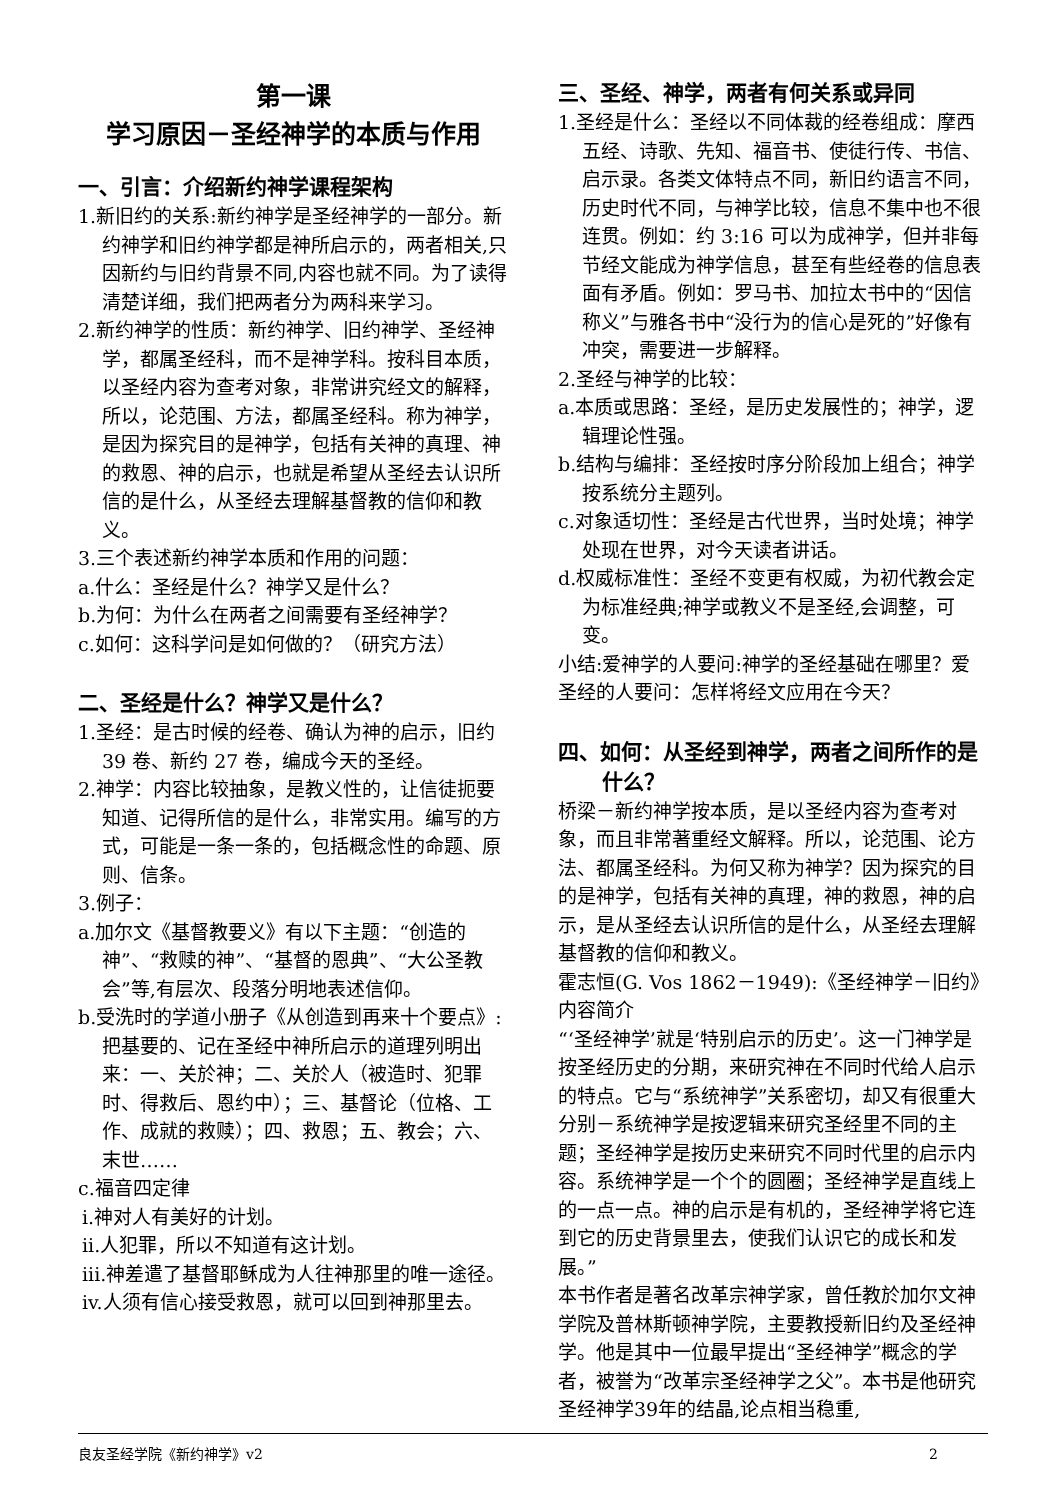第一课
学习原因－圣经神学的本质与作用
一、引言：介绍新约神学课程架构
1.新旧约的关系:新约神学是圣经神学的一部分。新约神学和旧约神学都是神所启示的，两者相关,只因新约与旧约背景不同,内容也就不同。为了读得清楚详细，我们把两者分为两科来学习。
2.新约神学的性质：新约神学、旧约神学、圣经神学，都属圣经科，而不是神学科。按科目本质，以圣经内容为查考对象，非常讲究经文的解释，所以，论范围、方法，都属圣经科。称为神学，是因为探究目的是神学，包括有关神的真理、神的救恩、神的启示，也就是希望从圣经去认识所信的是什么，从圣经去理解基督教的信仰和教义。
3.三个表述新约神学本质和作用的问题：
a.什么：圣经是什么？神学又是什么？
b.为何：为什么在两者之间需要有圣经神学？
c.如何：这科学问是如何做的？（研究方法）
二、圣经是什么？神学又是什么？
1.圣经：是古时候的经卷、确认为神的启示，旧约 39 卷、新约 27 卷，编成今天的圣经。
2.神学：内容比较抽象，是教义性的，让信徒扼要知道、记得所信的是什么，非常实用。编写的方式，可能是一条一条的，包括概念性的命题、原则、信条。
3.例子：
a.加尔文《基督教要义》有以下主题：“创造的神”、“救赎的神”、“基督的恩典”、“大公圣教会”等,有层次、段落分明地表述信仰。
b.受洗时的学道小册子《从创造到再来十个要点》:把基要的、记在圣经中神所启示的道理列明出来：一、关於神；二、关於人（被造时、犯罪时、得救后、恩约中）；三、基督论（位格、工作、成就的救赎）；四、救恩；五、教会；六、末世……
c.福音四定律
i.神对人有美好的计划。
ii.人犯罪，所以不知道有这计划。
iii.神差遣了基督耶稣成为人往神那里的唯一途径。
iv.人须有信心接受救恩，就可以回到神那里去。
三、圣经、神学，两者有何关系或异同
1.圣经是什么：圣经以不同体裁的经卷组成：摩西五经、诗歌、先知、福音书、使徒行传、书信、启示录。各类文体特点不同，新旧约语言不同，历史时代不同，与神学比较，信息不集中也不很连贯。例如：约 3:16 可以为成神学，但并非每节经文能成为神学信息，甚至有些经卷的信息表面有矛盾。例如：罗马书、加拉太书中的“因信称义”与雅各书中“没行为的信心是死的”好像有冲突，需要进一步解释。
2.圣经与神学的比较：
a.本质或思路：圣经，是历史发展性的；神学，逻辑理论性强。
b.结构与编排：圣经按时序分阶段加上组合；神学按系统分主题列。
c.对象适切性：圣经是古代世界，当时处境；神学处现在世界，对今天读者讲话。
d.权威标准性：圣经不变更有权威，为初代教会定为标准经典;神学或教义不是圣经,会调整，可变。
小结:爱神学的人要问:神学的圣经基础在哪里？爱圣经的人要问：怎样将经文应用在今天？
四、如何：从圣经到神学，两者之间所作的是什么？
桥梁－新约神学按本质，是以圣经内容为查考对象，而且非常著重经文解释。所以，论范围、论方法、都属圣经科。为何又称为神学？因为探究的目的是神学，包括有关神的真理，神的救恩，神的启示，是从圣经去认识所信的是什么，从圣经去理解基督教的信仰和教义。
霍志恒(G. Vos 1862－1949):《圣经神学－旧约》内容简介
“‘圣经神学’就是‘特别启示的历史’。这一门神学是按圣经历史的分期，来研究神在不同时代给人启示的特点。它与“系统神学”关系密切，却又有很重大分别－系统神学是按逻辑来研究圣经里不同的主题；圣经神学是按历史来研究不同时代里的启示内容。系统神学是一个个的圆圈；圣经神学是直线上的一点一点。神的启示是有机的，圣经神学将它连到它的历史背景里去，使我们认识它的成长和发展。”
本书作者是著名改革宗神学家，曾任教於加尔文神学院及普林斯顿神学院，主要教授新旧约及圣经神学。他是其中一位最早提出“圣经神学”概念的学者，被誉为“改革宗圣经神学之父”。本书是他研究圣经神学39年的结晶,论点相当稳重,
良友圣经学院《新约神学》v2 2